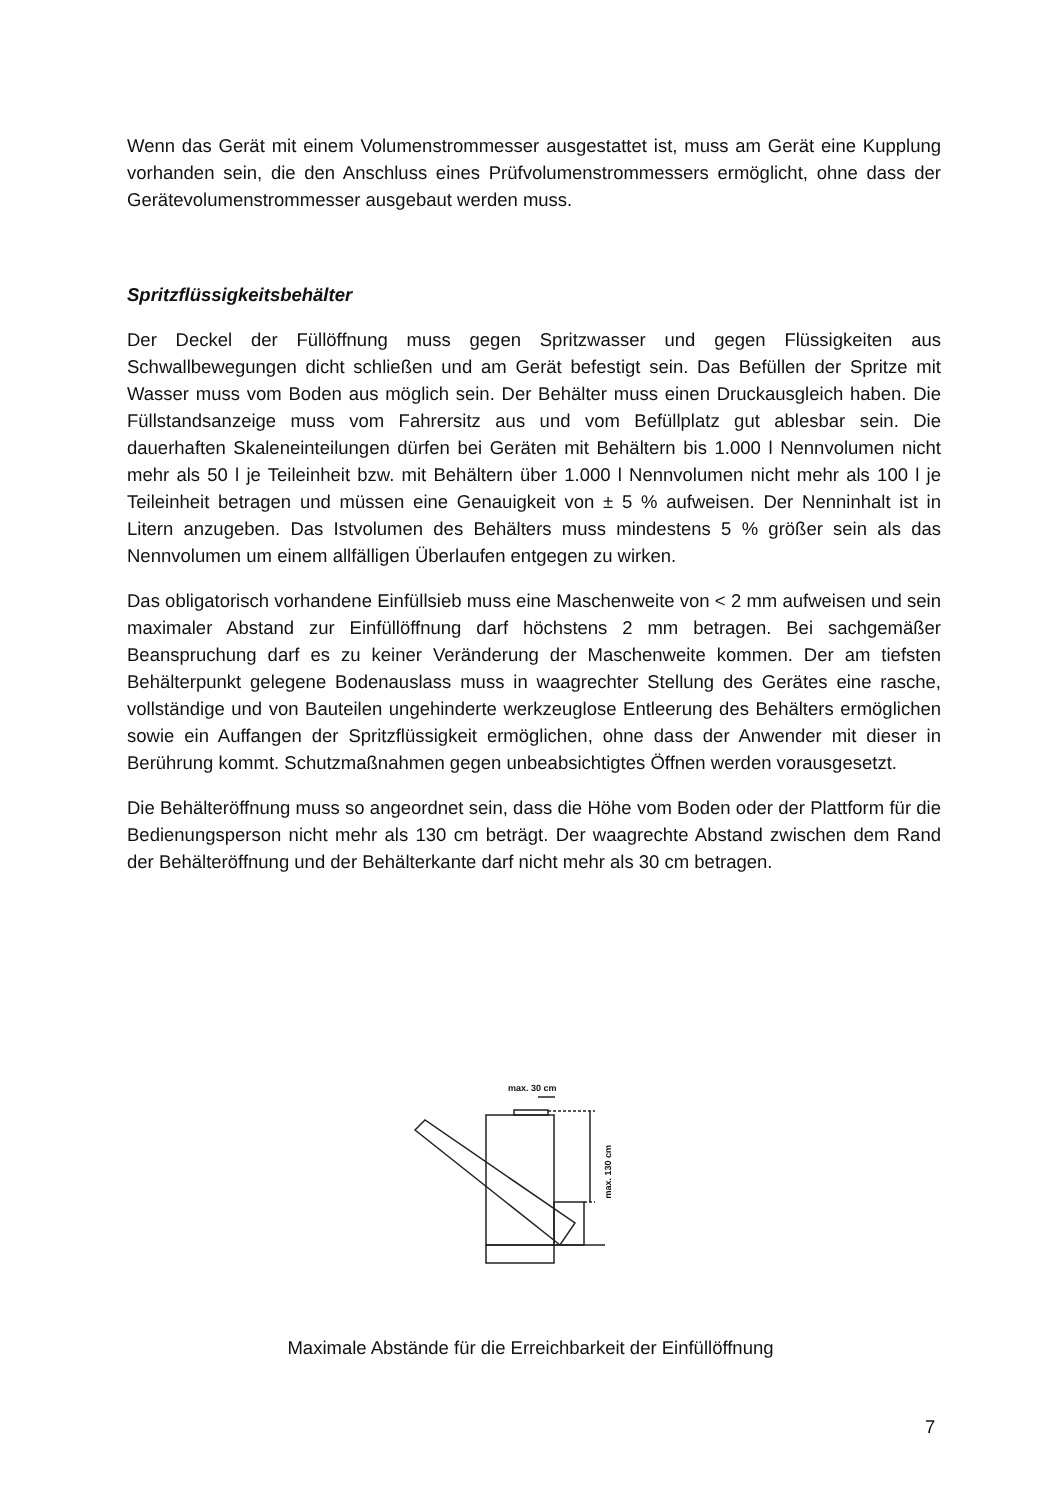Wenn das Gerät mit einem Volumenstrommesser ausgestattet ist, muss am Gerät eine Kupplung vorhanden sein, die den Anschluss eines Prüfvolumenstrommessers ermöglicht, ohne dass der Gerätevolumenstrommesser ausgebaut werden muss.
Spritzflüssigkeitsbehälter
Der Deckel der Füllöffnung muss gegen Spritzwasser und gegen Flüssigkeiten aus Schwallbewegungen dicht schließen und am Gerät befestigt sein. Das Befüllen der Spritze mit Wasser muss vom Boden aus möglich sein. Der Behälter muss einen Druckausgleich haben. Die Füllstandsanzeige muss vom Fahrersitz aus und vom Befüllplatz gut ablesbar sein. Die dauerhaften Skaleneinteilungen dürfen bei Geräten mit Behältern bis 1.000 l Nennvolumen nicht mehr als 50 l je Teileinheit bzw. mit Behältern über 1.000 l Nennvolumen nicht mehr als 100 l je Teileinheit betragen und müssen eine Genauigkeit von ± 5 % aufweisen. Der Nenninhalt ist in Litern anzugeben. Das Istvolumen des Behälters muss mindestens 5 % größer sein als das Nennvolumen um einem allfälligen Überlaufen entgegen zu wirken.
Das obligatorisch vorhandene Einfüllsieb muss eine Maschenweite von < 2 mm aufweisen und sein maximaler Abstand zur Einfüllöffnung darf höchstens 2 mm betragen. Bei sachgemäßer Beanspruchung darf es zu keiner Veränderung der Maschenweite kommen. Der am tiefsten Behälterpunkt gelegene Bodenauslass muss in waagrechter Stellung des Gerätes eine rasche, vollständige und von Bauteilen ungehinderte werkzeuglose Entleerung des Behälters ermöglichen sowie ein Auffangen der Spritzflüssigkeit ermöglichen, ohne dass der Anwender mit dieser in Berührung kommt. Schutzmaßnahmen gegen unbeabsichtigtes Öffnen werden vorausgesetzt.
Die Behälteröffnung muss so angeordnet sein, dass die Höhe vom Boden oder der Plattform für die Bedienungsperson nicht mehr als 130 cm beträgt. Der waagrechte Abstand zwischen dem Rand der Behälteröffnung und der Behälterkante darf nicht mehr als 30 cm betragen.
max. 30 cm
max. 130 cm
Maximale Abstände für die Erreichbarkeit der Einfüllöffnung
7